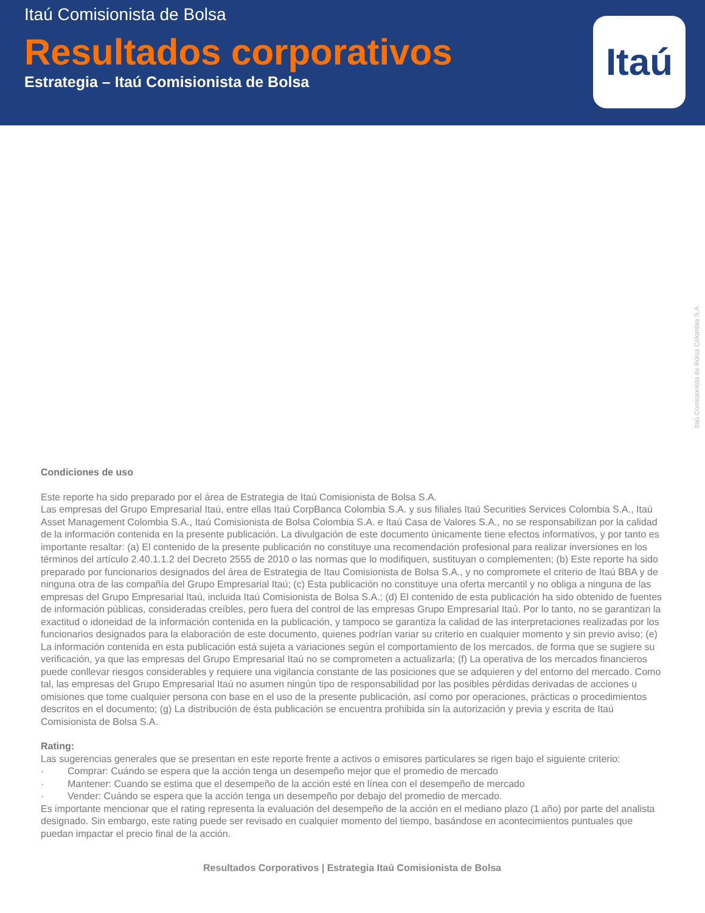Itaú Comisionista de Bolsa
Resultados corporativos
Estrategia – Itaú Comisionista de Bolsa
Itaú
Itaú Comisionista de Bolsa Colombia S.A.
Condiciones de uso
Este reporte ha sido preparado por el área de Estrategia de Itaú Comisionista de Bolsa S.A.
Las empresas del Grupo Empresarial Itaú, entre ellas Itaú CorpBanca Colombia S.A. y sus filiales Itaú Securities Services Colombia S.A., Itaú Asset Management Colombia S.A., Itaú Comisionista de Bolsa Colombia S.A. e Itaú Casa de Valores S.A., no se responsabilizan por la calidad de la información contenida en la presente publicación. La divulgación de este documento únicamente tiene efectos informativos, y por tanto es importante resaltar: (a) El contenido de la presente publicación no constituye una recomendación profesional para realizar inversiones en los términos del artículo 2.40.1.1.2 del Decreto 2555 de 2010 o las normas que lo modifiquen, sustituyan o complementen; (b) Este reporte ha sido preparado por funcionarios designados del área de Estrategia de Itau Comisionista de Bolsa S.A., y no compromete el criterio de Itaú BBA y de ninguna otra de las compañía del Grupo Empresarial Itaú; (c) Esta publicación no constituye una oferta mercantil y no obliga a ninguna de las empresas del Grupo Empresarial Itaú, incluida Itaú Comisionista de Bolsa S.A.; (d) El contenido de esta publicación ha sido obtenido de fuentes de información públicas, consideradas creíbles, pero fuera del control de las empresas Grupo Empresarial Itaú. Por lo tanto, no se garantizan la exactitud o idoneidad de la información contenida en la publicación, y tampoco se garantiza la calidad de las interpretaciones realizadas por los funcionarios designados para la elaboración de este documento, quienes podrían variar su criterio en cualquier momento y sin previo aviso; (e) La información contenida en esta publicación está sujeta a variaciones según el comportamiento de los mercados, de forma que se sugiere su verificación, ya que las empresas del Grupo Empresarial Itaú no se comprometen a actualizarla; (f) La operativa de los mercados financieros puede conllevar riesgos considerables y requiere una vigilancia constante de las posiciones que se adquieren y del entorno del mercado. Como tal, las empresas del Grupo Empresarial Itaú no asumen ningún tipo de responsabilidad por las posibles pérdidas derivadas de acciones u omisiones que tome cualquier persona con base en el uso de la presente publicación, así como por operaciones, prácticas o procedimientos descritos en el documento; (g) La distribución de ésta publicación se encuentra prohibida sin la autorización y previa y escrita de Itaú Comisionista de Bolsa S.A.
Rating:
Las sugerencias generales que se presentan en este reporte frente a activos o emisores particulares se rigen bajo el siguiente criterio:
· Comprar: Cuándo se espera que la acción tenga un desempeño mejor que el promedio de mercado
· Mantener: Cuando se estima que el desempeño de la acción esté en línea con el desempeño de mercado
· Vender: Cuándo se espera que la acción tenga un desempeño por debajo del promedio de mercado.
Es importante mencionar que el rating representa la evaluación del desempeño de la acción en el mediano plazo (1 año) por parte del analista designado. Sin embargo, este rating puede ser revisado en cualquier momento del tiempo, basándose en acontecimientos puntuales que puedan impactar el precio final de la acción.
Resultados Corporativos | Estrategia Itaú Comisionista de Bolsa